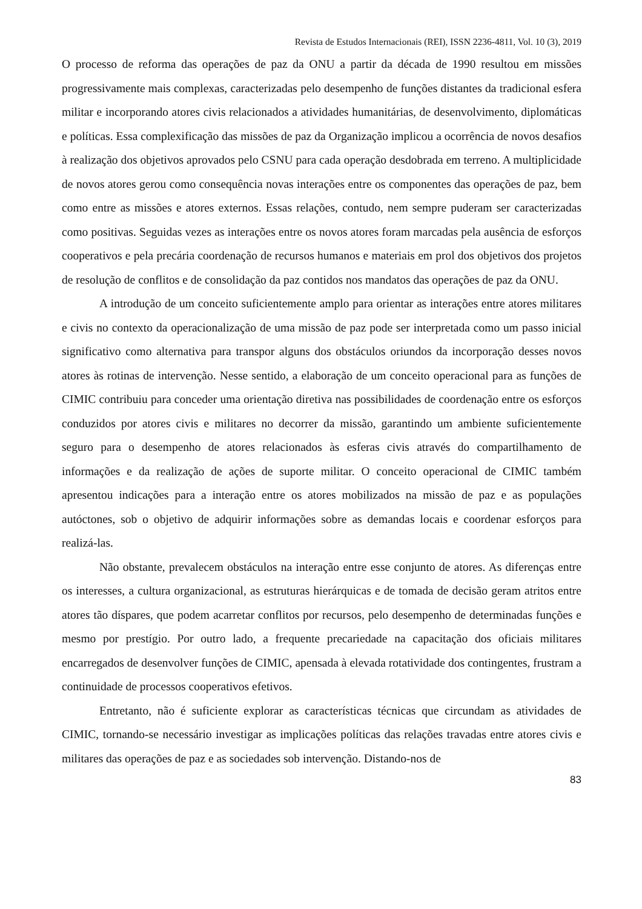Revista de Estudos Internacionais (REI), ISSN 2236-4811, Vol. 10 (3), 2019
O processo de reforma das operações de paz da ONU a partir da década de 1990 resultou em missões progressivamente mais complexas, caracterizadas pelo desempenho de funções distantes da tradicional esfera militar e incorporando atores civis relacionados a atividades humanitárias, de desenvolvimento, diplomáticas e políticas. Essa complexificação das missões de paz da Organização implicou a ocorrência de novos desafios à realização dos objetivos aprovados pelo CSNU para cada operação desdobrada em terreno. A multiplicidade de novos atores gerou como consequência novas interações entre os componentes das operações de paz, bem como entre as missões e atores externos. Essas relações, contudo, nem sempre puderam ser caracterizadas como positivas. Seguidas vezes as interações entre os novos atores foram marcadas pela ausência de esforços cooperativos e pela precária coordenação de recursos humanos e materiais em prol dos objetivos dos projetos de resolução de conflitos e de consolidação da paz contidos nos mandatos das operações de paz da ONU.
A introdução de um conceito suficientemente amplo para orientar as interações entre atores militares e civis no contexto da operacionalização de uma missão de paz pode ser interpretada como um passo inicial significativo como alternativa para transpor alguns dos obstáculos oriundos da incorporação desses novos atores às rotinas de intervenção. Nesse sentido, a elaboração de um conceito operacional para as funções de CIMIC contribuiu para conceder uma orientação diretiva nas possibilidades de coordenação entre os esforços conduzidos por atores civis e militares no decorrer da missão, garantindo um ambiente suficientemente seguro para o desempenho de atores relacionados às esferas civis através do compartilhamento de informações e da realização de ações de suporte militar. O conceito operacional de CIMIC também apresentou indicações para a interação entre os atores mobilizados na missão de paz e as populações autóctones, sob o objetivo de adquirir informações sobre as demandas locais e coordenar esforços para realizá-las.
Não obstante, prevalecem obstáculos na interação entre esse conjunto de atores. As diferenças entre os interesses, a cultura organizacional, as estruturas hierárquicas e de tomada de decisão geram atritos entre atores tão díspares, que podem acarretar conflitos por recursos, pelo desempenho de determinadas funções e mesmo por prestígio. Por outro lado, a frequente precariedade na capacitação dos oficiais militares encarregados de desenvolver funções de CIMIC, apensada à elevada rotatividade dos contingentes, frustram a continuidade de processos cooperativos efetivos.
Entretanto, não é suficiente explorar as características técnicas que circundam as atividades de CIMIC, tornando-se necessário investigar as implicações políticas das relações travadas entre atores civis e militares das operações de paz e as sociedades sob intervenção. Distando-nos de
83